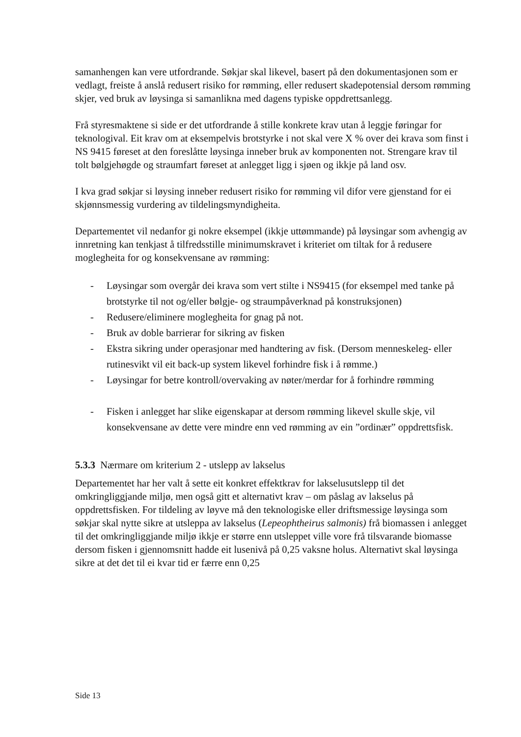samanhengen kan vere utfordrande. Søkjar skal likevel, basert på den dokumentasjonen som er vedlagt, freiste å anslå redusert risiko for rømming, eller redusert skadepotensial dersom rømming skjer, ved bruk av løysinga si samanlikna med dagens typiske oppdrettsanlegg.
Frå styresmaktene si side er det utfordrande å stille konkrete krav utan å leggje føringar for teknologival. Eit krav om at eksempelvis brotstyrke i not skal vere X % over dei krava som finst i NS 9415 føreset at den foreslåtte løysinga inneber bruk av komponenten not. Strengare krav til tolt bølgjehøgde og straumfart føreset at anlegget ligg i sjøen og ikkje på land osv.
I kva grad søkjar si løysing inneber redusert risiko for rømming vil difor vere gjenstand for ei skjønnsmessig vurdering av tildelingsmyndigheita.
Departementet vil nedanfor gi nokre eksempel (ikkje uttømmande) på løysingar som avhengig av innretning kan tenkjast å tilfredsstille minimumskravet i kriteriet om tiltak for å redusere moglegheita for og konsekvensane av rømming:
- Løysingar som overgår dei krava som vert stilte i NS9415 (for eksempel med tanke på brotstyrke til not og/eller bølgje- og straumpåverknad på konstruksjonen)
- Redusere/eliminere moglegheita for gnag på not.
- Bruk av doble barrierar for sikring av fisken
- Ekstra sikring under operasjonar med handtering av fisk. (Dersom menneskeleg- eller rutinesvikt vil eit back-up system likevel forhindre fisk i å rømme.)
- Løysingar for betre kontroll/overvaking av nøter/merdar for å forhindre rømming
- Fisken i anlegget har slike eigenskapar at dersom rømming likevel skulle skje, vil konsekvensane av dette vere mindre enn ved rømming av ein ”ordinær” oppdrettsfisk.
5.3.3 Nærmare om kriterium 2 - utslepp av lakselus
Departementet har her valt å sette eit konkret effektkrav for lakselusutslepp til det omkringliggjande miljø, men også gitt et alternativt krav – om påslag av lakselus på oppdrettsfisken. For tildeling av løyve må den teknologiske eller driftsmessige løysinga som søkjar skal nytte sikre at utsleppa av lakselus (Lepeophtheirus salmonis) frå biomassen i anlegget til det omkringliggjande miljø ikkje er større enn utsleppet ville vore frå tilsvarande biomasse dersom fisken i gjennomsnitt hadde eit lusenivå på 0,25 vaksne holus. Alternativt skal løysinga sikre at det det til ei kvar tid er færre enn 0,25
Side 13